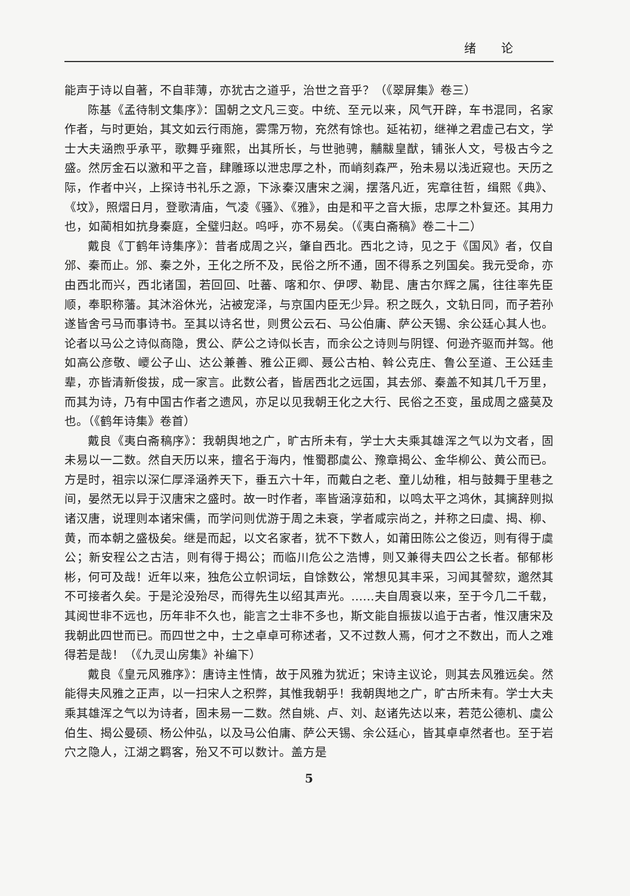绪 论
能声于诗以自著，不自菲薄，亦犹古之道乎，治世之音乎？（《翠屏集》卷三）
陈基《孟待制文集序》：国朝之文凡三变。中统、至元以来，风气开辟，车书混同，名家作者，与时更始，其文如云行雨施，雾霈万物，充然有馀也。延祐初，继禅之君虚己右文，学士大夫涵煦乎承平，歌舞乎雍熙，出其所长，与世驰骋，黼黻皇猷，铺张人文，号极古今之盛。然厉金石以激和平之音，肆雕琢以泄忠厚之朴，而峭刻森严，殆未易以浅近窥也。天历之际，作者中兴，上探诗书礼乐之源，下泳秦汉唐宋之澜，摆落凡近，宪章往哲，缉熙《典》、《坟》，照熠日月，登歌清庙，气凌《骚》、《雅》，由是和平之音大振，忠厚之朴复还。其用力也，如蔺相如抗身秦庭，全璧归赵。呜呼，亦不易矣。（《夷白斋稿》卷二十二）
戴良《丁鹤年诗集序》：昔者成周之兴，肇自西北。西北之诗，见之于《国风》者，仅自邠、秦而止。邠、秦之外，王化之所不及，民俗之所不通，固不得系之列国矣。我元受命，亦由西北而兴，西北诸国，若回回、吐蕃、喀和尔、伊啰、勒昆、唐古尔辉之属，往往率先臣顺，奉职称藩。其沐浴休光，沾被宠泽，与京国内臣无少异。积之既久，文轨日同，而子若孙遂皆舍弓马而事诗书。至其以诗名世，则贯公云石、马公伯庸、萨公天锡、余公廷心其人也。论者以马公之诗似商隐，贯公、萨公之诗似长吉，而余公之诗则与阴铿、何逊齐驱而并驾。他如高公彦敬、巎公子山、达公兼善、雅公正卿、聂公古柏、斡公克庄、鲁公至道、王公廷圭辈，亦皆清新俊拔，成一家言。此数公者，皆居西北之远国，其去邠、秦盖不知其几千万里，而其为诗，乃有中国古作者之遗风，亦足以见我朝王化之大行、民俗之丕变，虽成周之盛莫及也。（《鹤年诗集》卷首）
戴良《夷白斋稿序》：我朝舆地之广，旷古所未有，学士大夫乘其雄浑之气以为文者，固未易以一二数。然自天历以来，擅名于海内，惟蜀郡虞公、豫章揭公、金华柳公、黄公而已。方是时，祖宗以深仁厚泽涵养天下，垂五六十年，而戴白之老、童儿幼稚，相与鼓舞于里巷之间，晏然无以异于汉唐宋之盛时。故一时作者，率皆涵淳茹和，以鸣太平之鸿休，其摛辞则拟诸汉唐，说理则本诸宋儒，而学问则优游于周之未衰，学者咸宗尚之，并称之曰虞、揭、柳、黄，而本朝之盛极矣。继是而起，以文名家者，犹不下数人，如莆田陈公之俊迈，则有得于虞公；新安程公之古洁，则有得于揭公；而临川危公之浩博，则又兼得夫四公之长者。郁郁彬彬，何可及哉！近年以来，独危公立帜词坛，自馀数公，常想见其丰采，习闻其謦欬，邈然其不可接者久矣。于是沦没殆尽，而得先生以绍其声光。……夫自周衰以来，至于今几二千载，其阅世非不远也，历年非不久也，能言之士非不多也，斯文能自振拔以追于古者，惟汉唐宋及我朝此四世而已。而四世之中，士之卓卓可称述者，又不过数人焉，何才之不数出，而人之难得若是哉！（《九灵山房集》补编下）
戴良《皇元风雅序》：唐诗主性情，故于风雅为犹近；宋诗主议论，则其去风雅远矣。然能得夫风雅之正声，以一扫宋人之积弊，其惟我朝乎！我朝舆地之广，旷古所未有。学士大夫乘其雄浑之气以为诗者，固未易一二数。然自姚、卢、刘、赵诸先达以来，若范公德机、虞公伯生、揭公曼硕、杨公仲弘，以及马公伯庸、萨公天锡、余公廷心，皆其卓卓然者也。至于岩穴之隐人，江湖之羁客，殆又不可以数计。盖方是
5